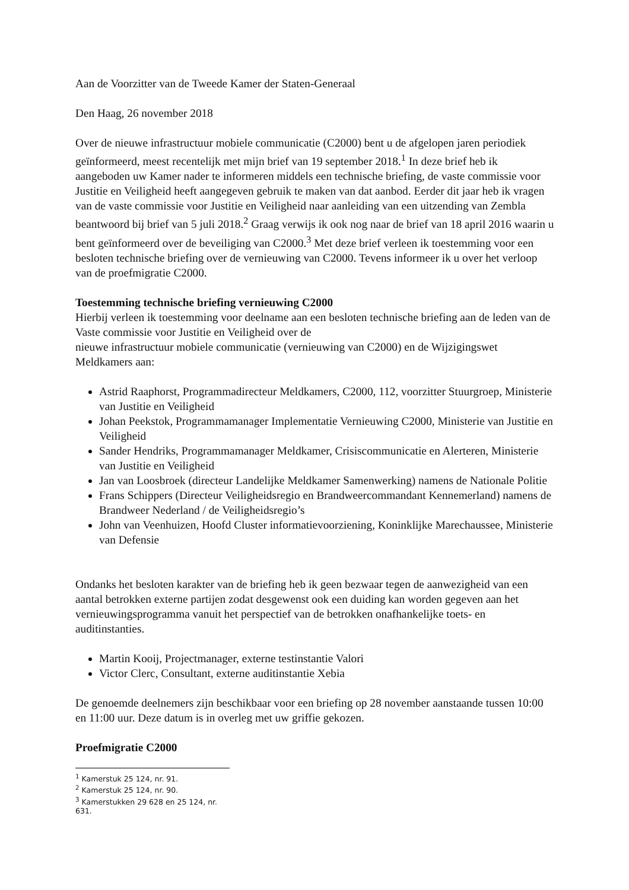Aan de Voorzitter van de Tweede Kamer der Staten-Generaal
Den Haag, 26 november 2018
Over de nieuwe infrastructuur mobiele communicatie (C2000) bent u de afgelopen jaren periodiek geïnformeerd, meest recentelijk met mijn brief van 19 september 2018.<sup>1</sup> In deze brief heb ik aangeboden uw Kamer nader te informeren middels een technische briefing, de vaste commissie voor Justitie en Veiligheid heeft aangegeven gebruik te maken van dat aanbod. Eerder dit jaar heb ik vragen van de vaste commissie voor Justitie en Veiligheid naar aanleiding van een uitzending van Zembla beantwoord bij brief van 5 juli 2018.<sup>2</sup> Graag verwijs ik ook nog naar de brief van 18 april 2016 waarin u bent geïnformeerd over de beveiliging van C2000.<sup>3</sup> Met deze brief verleen ik toestemming voor een besloten technische briefing over de vernieuwing van C2000. Tevens informeer ik u over het verloop van de proefmigratie C2000.
Toestemming technische briefing vernieuwing C2000
Hierbij verleen ik toestemming voor deelname aan een besloten technische briefing aan de leden van de Vaste commissie voor Justitie en Veiligheid over de
nieuwe infrastructuur mobiele communicatie (vernieuwing van C2000) en de Wijzigingswet Meldkamers aan:
Astrid Raaphorst, Programmadirecteur Meldkamers, C2000, 112, voorzitter Stuurgroep, Ministerie van Justitie en Veiligheid
Johan Peekstok, Programmamanager Implementatie Vernieuwing C2000, Ministerie van Justitie en Veiligheid
Sander Hendriks, Programmamanager Meldkamer, Crisiscommunicatie en Alerteren, Ministerie van Justitie en Veiligheid
Jan van Loosbroek (directeur Landelijke Meldkamer Samenwerking) namens de Nationale Politie
Frans Schippers (Directeur Veiligheidsregio en Brandweercommandant Kennemerland) namens de Brandweer Nederland / de Veiligheidsregio’s
John van Veenhuizen, Hoofd Cluster informatievoorziening, Koninklijke Marechaussee, Ministerie van Defensie
Ondanks het besloten karakter van de briefing heb ik geen bezwaar tegen de aanwezigheid van een aantal betrokken externe partijen zodat desgewenst ook een duiding kan worden gegeven aan het vernieuwingsprogramma vanuit het perspectief van de betrokken onafhankelijke toets- en auditinstanties.
Martin Kooij, Projectmanager, externe testinstantie Valori
Victor Clerc, Consultant, externe auditinstantie Xebia
De genoemde deelnemers zijn beschikbaar voor een briefing op 28 november aanstaande tussen 10:00 en 11:00 uur. Deze datum is in overleg met uw griffie gekozen.
Proefmigratie C2000
<sup>1</sup> Kamerstuk 25 124, nr. 91.
<sup>2</sup> Kamerstuk 25 124, nr. 90.
<sup>3</sup> Kamerstukken 29 628 en 25 124, nr. 631.